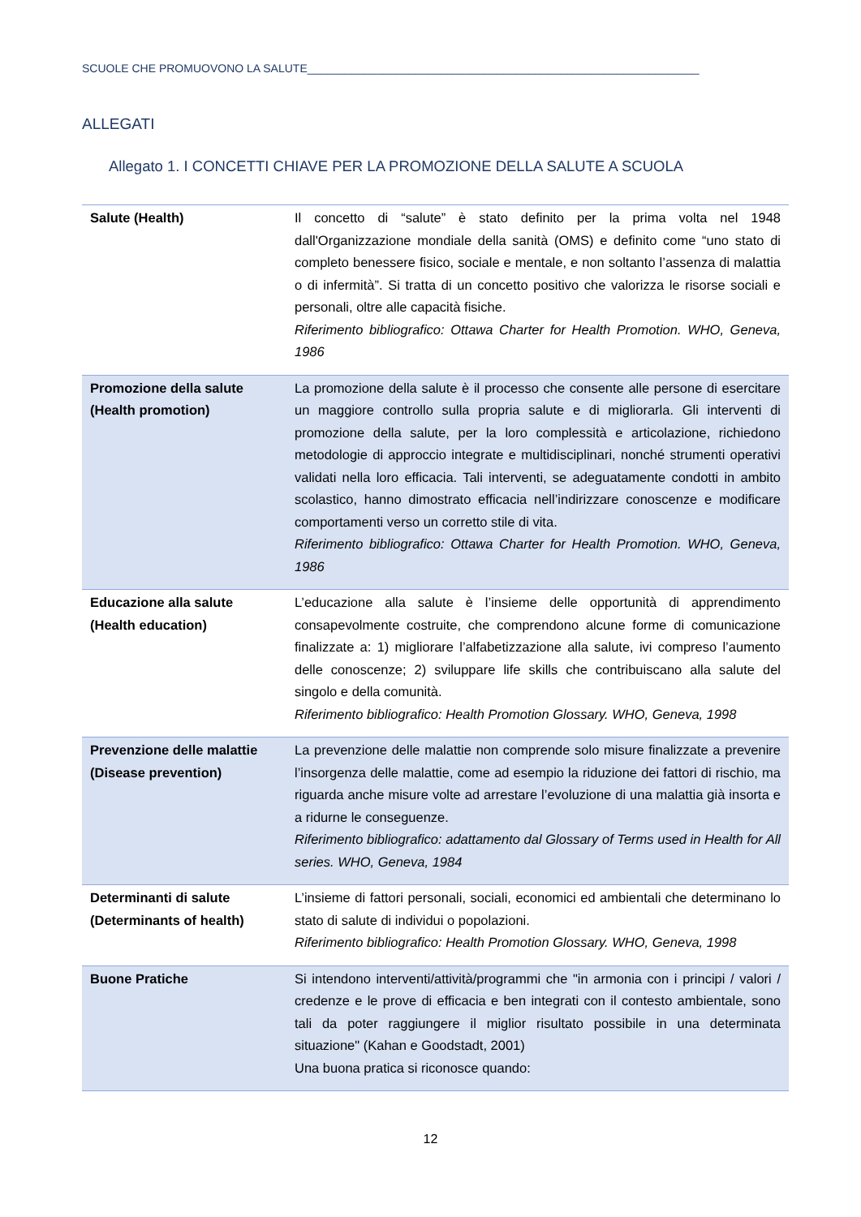SCUOLE CHE PROMUOVONO LA SALUTE______________________________________________________________
ALLEGATI
Allegato 1. I CONCETTI CHIAVE PER LA PROMOZIONE DELLA SALUTE A SCUOLA
| Salute (Health) | Il concetto di “salute” è stato definito per la prima volta nel 1948 dall'Organizzazione mondiale della sanità (OMS) e definito come “uno stato di completo benessere fisico, sociale e mentale, e non soltanto l’assenza di malattia o di infermità”. Si tratta di un concetto positivo che valorizza le risorse sociali e personali, oltre alle capacità fisiche. Riferimento bibliografico: Ottawa Charter for Health Promotion. WHO, Geneva, 1986 |
| Promozione della salute (Health promotion) | La promozione della salute è il processo che consente alle persone di esercitare un maggiore controllo sulla propria salute e di migliorarla. Gli interventi di promozione della salute, per la loro complessità e articolazione, richiedono metodologie di approccio integrate e multidisciplinari, nonché strumenti operativi validati nella loro efficacia. Tali interventi, se adeguatamente condotti in ambito scolastico, hanno dimostrato efficacia nell’indirizzare conoscenze e modificare comportamenti verso un corretto stile di vita. Riferimento bibliografico: Ottawa Charter for Health Promotion. WHO, Geneva, 1986 |
| Educazione alla salute (Health education) | L’educazione alla salute è l’insieme delle opportunità di apprendimento consapevolmente costruite, che comprendono alcune forme di comunicazione finalizzate a: 1) migliorare l’alfabetizzazione alla salute, ivi compreso l’aumento delle conoscenze; 2) sviluppare life skills che contribuiscano alla salute del singolo e della comunità. Riferimento bibliografico: Health Promotion Glossary. WHO, Geneva, 1998 |
| Prevenzione delle malattie (Disease prevention) | La prevenzione delle malattie non comprende solo misure finalizzate a prevenire l’insorgenza delle malattie, come ad esempio la riduzione dei fattori di rischio, ma riguarda anche misure volte ad arrestare l’evoluzione di una malattia già insorta e a ridurne le conseguenze. Riferimento bibliografico: adattamento dal Glossary of Terms used in Health for All series. WHO, Geneva, 1984 |
| Determinanti di salute (Determinants of health) | L’insieme di fattori personali, sociali, economici ed ambientali che determinano lo stato di salute di individui o popolazioni. Riferimento bibliografico: Health Promotion Glossary. WHO, Geneva, 1998 |
| Buone Pratiche | Si intendono interventi/attività/programmi che "in armonia con i principi / valori / credenze e le prove di efficacia e ben integrati con il contesto ambientale, sono tali da poter raggiungere il miglior risultato possibile in una determinata situazione" (Kahan e Goodstadt, 2001) Una buona pratica si riconosce quando: |
12